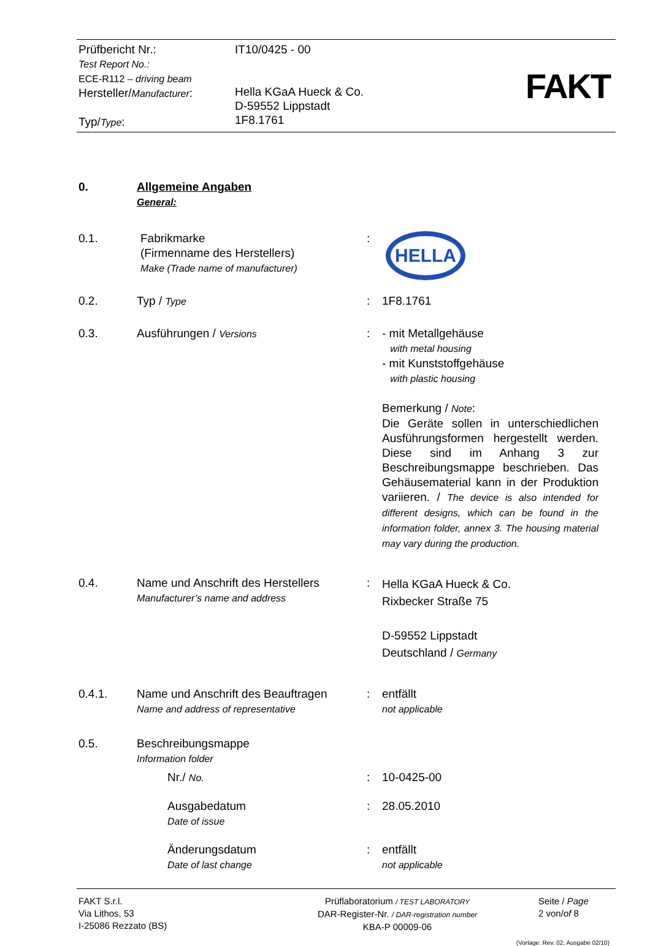Prüfbericht Nr.:
Test Report No.:
ECE-R112 – driving beam
Hersteller/Manufacturer:
Typ/Type:
IT10/0425 - 00
Hella KGaA Hueck & Co.
D-59552 Lippstadt
1F8.1761
FAKT
0. Allgemeine Angaben
General:
0.1. Fabrikmarke
(Firmenname des Herstellers)
Make (Trade name of manufacturer)
:
HELLA
0.2. Typ / Type
: 1F8.1761
0.3. Ausführungen / Versions
: - mit Metallgehäuse
with metal housing
- mit Kunststoffgehäuse
with plastic housing
Bemerkung / Note:
Die Geräte sollen in unterschiedlichen Ausführungsformen hergestellt werden. Diese sind im Anhang 3 zur Beschreibungsmappe beschrieben. Das Gehäusematerial kann in der Produktion variieren. / The device is also intended for different designs, which can be found in the information folder, annex 3. The housing material may vary during the production.
0.4. Name und Anschrift des Herstellers
Manufacturer’s name and address
:
Hella KGaA Hueck & Co.
Rixbecker Straße 75
D-59552 Lippstadt
Deutschland / Germany
0.4.1. Name und Anschrift des Beauftragen
Name and address of representative
: entfällt
not applicable
0.5. Beschreibungsmappe
Information folder
Nr./ No.
: 10-0425-00
Ausgabedatum
Date of issue
: 28.05.2010
Änderungsdatum
Date of last change
: entfällt
not applicable
FAKT S.r.l.
Via Lithos, 53
I-25086 Rezzato (BS)
Prüflaboratorium / TEST LABORATORY
DAR-Register-Nr. / DAR-registration number
KBA-P 00009-06
Seite / Page
2 von/of 8
(Vorlage: Rev. 02, Ausgabe 02/10)